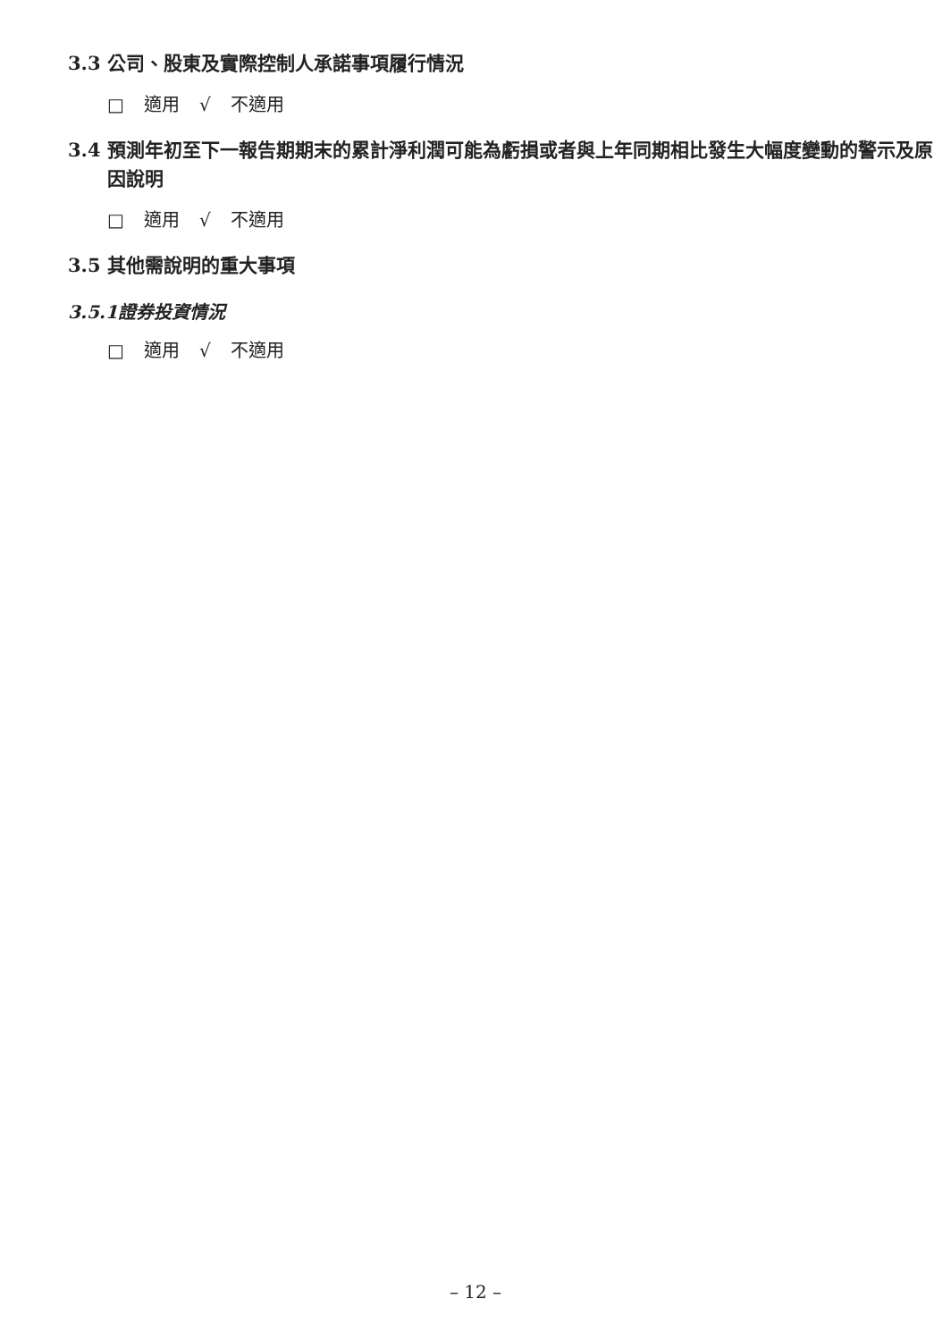3.3 公司、股東及實際控制人承諾事項履行情況
□ 適用 √ 不適用
3.4 預測年初至下一報告期期末的累計淨利潤可能為虧損或者與上年同期相比發生大幅度變動的警示及原因說明
□ 適用 √ 不適用
3.5 其他需說明的重大事項
3.5.1證券投資情況
□ 適用 √ 不適用
– 12 –